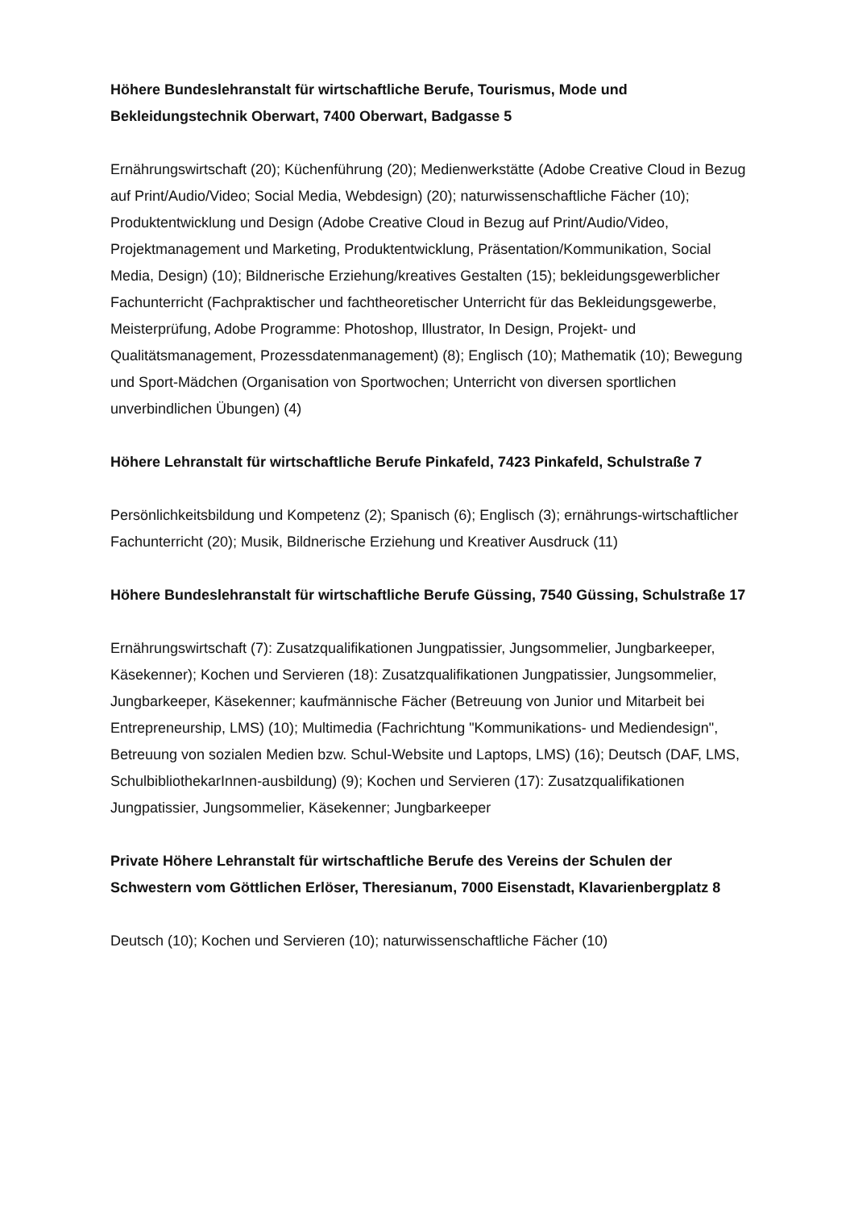Höhere Bundeslehranstalt für wirtschaftliche Berufe, Tourismus, Mode und Bekleidungstechnik Oberwart, 7400 Oberwart, Badgasse 5
Ernährungswirtschaft (20); Küchenführung (20); Medienwerkstätte (Adobe Creative Cloud in Bezug auf Print/Audio/Video; Social Media, Webdesign) (20); naturwissenschaftliche Fächer (10); Produktentwicklung und Design (Adobe Creative Cloud in Bezug auf Print/Audio/Video, Projektmanagement und Marketing, Produktentwicklung, Präsentation/Kommunikation, Social Media, Design) (10); Bildnerische Erziehung/kreatives Gestalten (15); bekleidungsgewerblicher Fachunterricht (Fachpraktischer und fachtheoretischer Unterricht für das Bekleidungsgewerbe, Meisterprüfung, Adobe Programme: Photoshop, Illustrator, In Design, Projekt- und Qualitätsmanagement, Prozessdatenmanagement) (8); Englisch (10); Mathematik (10); Bewegung und Sport-Mädchen (Organisation von Sportwochen; Unterricht von diversen sportlichen unverbindlichen Übungen) (4)
Höhere Lehranstalt für wirtschaftliche Berufe Pinkafeld, 7423 Pinkafeld, Schulstraße 7
Persönlichkeitsbildung und Kompetenz (2); Spanisch (6); Englisch (3); ernährungs-wirtschaftlicher Fachunterricht (20); Musik, Bildnerische Erziehung und Kreativer Ausdruck (11)
Höhere Bundeslehranstalt für wirtschaftliche Berufe Güssing, 7540 Güssing, Schulstraße 17
Ernährungswirtschaft (7): Zusatzqualifikationen Jungpatissier, Jungsommelier, Jungbarkeeper, Käsekenner); Kochen und Servieren (18): Zusatzqualifikationen Jungpatissier, Jungsommelier, Jungbarkeeper, Käsekenner; kaufmännische Fächer (Betreuung von Junior und Mitarbeit bei Entrepreneurship, LMS) (10); Multimedia (Fachrichtung "Kommunikations- und Mediendesign", Betreuung von sozialen Medien bzw. Schul-Website und Laptops, LMS) (16); Deutsch (DAF, LMS, SchulbibliothekarInnen-ausbildung) (9); Kochen und Servieren (17): Zusatzqualifikationen Jungpatissier, Jungsommelier, Käsekenner; Jungbarkeeper
Private Höhere Lehranstalt für wirtschaftliche Berufe des Vereins der Schulen der Schwestern vom Göttlichen Erlöser, Theresianum, 7000 Eisenstadt, Klavarienbergplatz 8
Deutsch (10); Kochen und Servieren (10); naturwissenschaftliche Fächer (10)